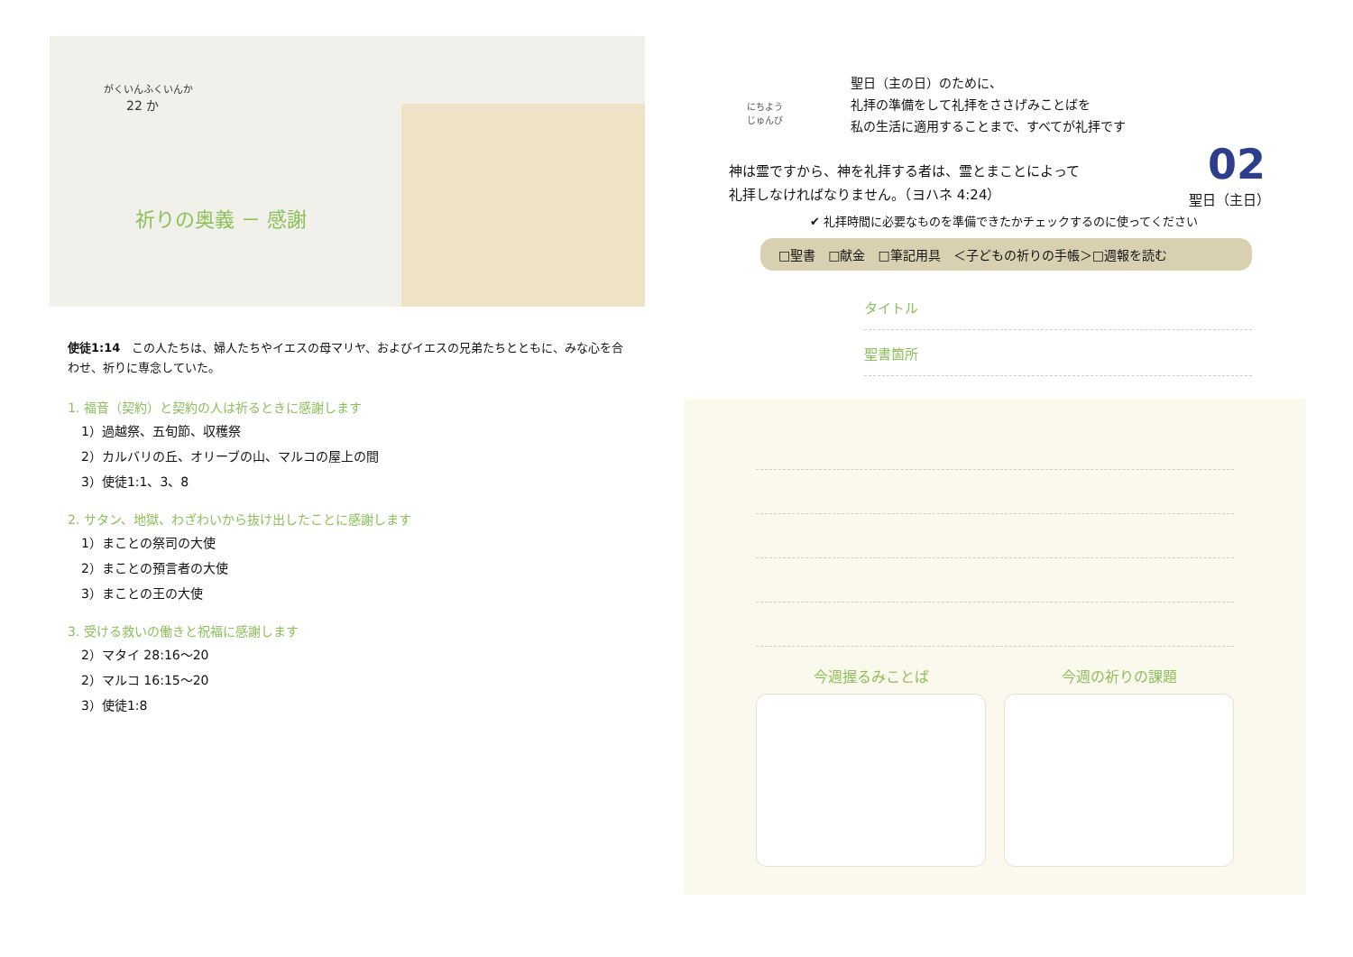がくいんふくいんか
22 か
祈りの奥義 － 感謝
使徒1:14　この人たちは、婦人たちやイエスの母マリヤ、およびイエスの兄弟たちとともに、みな心を合わせ、祈りに専念していた。
1. 福音（契約）と契約の人は祈るときに感謝します
1）過越祭、五旬節、収穫祭
2）カルバリの丘、オリーブの山、マルコの屋上の間
3）使徒1:1、3、8
2. サタン、地獄、わざわいから抜け出したことに感謝します
1）まことの祭司の大使
2）まことの預言者の大使
3）まことの王の大使
3. 受ける救いの働きと祝福に感謝します
2）マタイ 28:16～20
2）マルコ 16:15～20
3）使徒1:8
にちよう
じゅんび
02
聖日（主日）
聖日（主の日）のために、
礼拝の準備をして礼拝をささげみことばを
私の生活に適用することまで、すべてが礼拝です
神は霊ですから、神を礼拝する者は、霊とまことによって
礼拝しなければなりません。（ヨハネ 4:24）
✔ 礼拝時間に必要なものを準備できたかチェックするのに使ってください
□聖書　□献金　□筆記用具　＜子どもの祈りの手帳＞□週報を読む
タイトル
聖書箇所
今週握るみことば 今週の祈りの課題